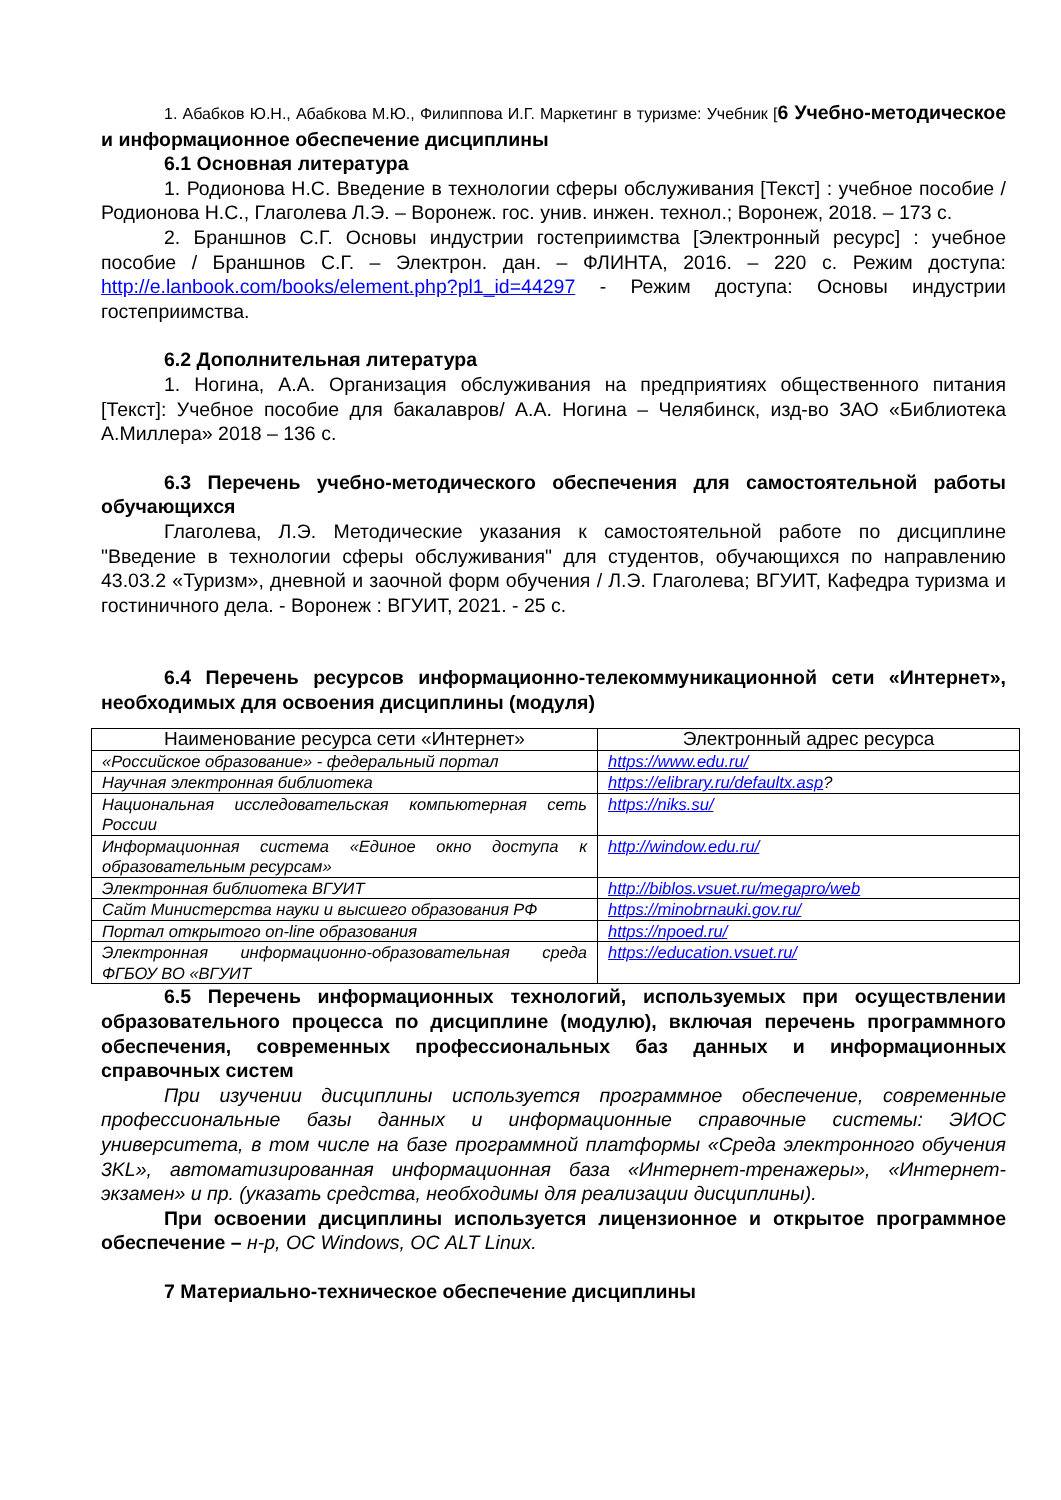1. Абабков Ю.Н., Абабкова М.Ю., Филиппова И.Г. Маркетинг в туризме: Учебник [6 Учебно-методическое и информационное обеспечение дисциплины
6.1 Основная литература
1. Родионова Н.С. Введение в технологии сферы обслуживания [Текст] : учебное пособие / Родионова Н.С., Глаголева Л.Э. – Воронеж. гос. унив. инжен. технол.; Воронеж, 2018. – 173 с.
2. Браншнов С.Г. Основы индустрии гостеприимства [Электронный ресурс] : учебное пособие / Браншнов С.Г. – Электрон. дан. – ФЛИНТА, 2016. – 220 с. Режим доступа: http://e.lanbook.com/books/element.php?pl1_id=44297 - Режим доступа: Основы индустрии гостеприимства.
6.2 Дополнительная литература
1. Ногина, А.А. Организация обслуживания на предприятиях общественного питания [Текст]: Учебное пособие для бакалавров/ А.А. Ногина – Челябинск, изд-во ЗАО «Библиотека А.Миллера» 2018 – 136 с.
6.3 Перечень учебно-методического обеспечения для самостоятельной работы обучающихся
Глаголева, Л.Э. Методические указания к самостоятельной работе по дисциплине "Введение в технологии сферы обслуживания" для студентов, обучающихся по направлению 43.03.2 «Туризм», дневной и заочной форм обучения / Л.Э. Глаголева; ВГУИТ, Кафедра туризма и гостиничного дела. - Воронеж : ВГУИТ, 2021. - 25 с.
6.4 Перечень ресурсов информационно-телекоммуникационной сети «Интернет», необходимых для освоения дисциплины (модуля)
| Наименование ресурса сети «Интернет» | Электронный адрес ресурса |
| --- | --- |
| «Российское образование» - федеральный портал | https://www.edu.ru/ |
| Научная электронная библиотека | https://elibrary.ru/defaultx.asp ? |
| Национальная исследовательская компьютерная сеть России | https://niks.su/ |
| Информационная система «Единое окно доступа к образовательным ресурсам» | http://window.edu.ru/ |
| Электронная библиотека ВГУИТ | http://biblos.vsuet.ru/megapro/web |
| Сайт Министерства науки и высшего образования РФ | https://minobrnauki.gov.ru/ |
| Портал открытого on-line образования | https://npoed.ru/ |
| Электронная информационно-образовательная среда ФГБОУ ВО «ВГУИТ | https://education.vsuet.ru/ |
6.5 Перечень информационных технологий, используемых при осуществлении образовательного процесса по дисциплине (модулю), включая перечень программного обеспечения, современных профессиональных баз данных и информационных справочных систем
При изучении дисциплины используется программное обеспечение, современные профессиональные базы данных и информационные справочные системы: ЭИОС университета, в том числе на базе программной платформы «Среда электронного обучения 3KL», автоматизированная информационная база «Интернет-тренажеры», «Интернет-экзамен» и пр. (указать средства, необходимы для реализации дисциплины).
При освоении дисциплины используется лицензионное и открытое программное обеспечение – н-р, ОС Windows, ОС ALT Linux.
7 Материально-техническое обеспечение дисциплины